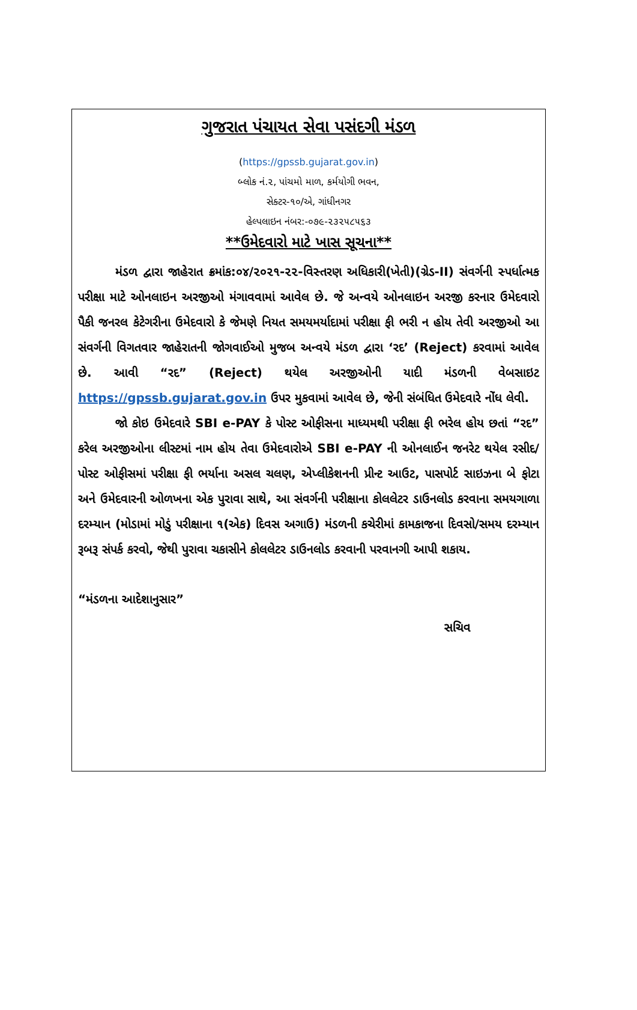ગુજરાત પંચાયત સેવા પસંદગી મંડળ
(https://gpssb.gujarat.gov.in)
બ્લોક નં.૨, પાંચમો માળ, કર્મયોગી ભવન,
સેક્ટર-૧૦/એ, ગાંધીનગર
હેલ્પલાઇન નંબર:-૦૭૯-૨૩૨૫૮૫૬૩
**ઉમેદવારો માટે ખાસ સૂચના**
મંડળ દ્વારા જાહેરાત ક્રમાંક:૦૪/૨૦૨૧-૨૨-વિસ્તરણ અધિકારી(ખેતી)(ગ્રેડ-II) સંવર્ગની સ્પર્ધાત્મક પરીક્ષા માટે ઓનલાઇન અરજીઓ મંગાવવામાં આવેલ છે. જે અન્વયે ઓનલાઇન અરજી કરનાર ઉમેદવારો પૈકી જનરલ કેટેગરીના ઉમેદવારો કે જેમણે નિયત સમયમર્યાદામાં પરીક્ષા ફી ભરી ન હોય તેવી અરજીઓ આ સંવર્ગની વિગતવાર જાહેરાતની જોગવાઈઓ મુજબ અન્વયે મંડળ દ્વારા ‘રદ’ (Reject) કરવામાં આવેલ છે. આવી “રદ” (Reject) થયેલ અરજીઓની યાદી મંડળની વેબસાઇટ https://gpssb.gujarat.gov.in ઉપર મુકવામાં આવેલ છે, જેની સંબંધિત ઉમેદવારે નોંધ લેવી.
જો કોઇ ઉમેદવારે SBI e-PAY કે પોસ્ટ ઓફીસના માધ્યમથી પરીક્ષા ફી ભરેલ હોય છતાં “રદ” કરેલ અરજીઓના લીસ્ટમાં નામ હોય તેવા ઉમેદવારોએ SBI e-PAY ની ઓનલાઈન જનરેટ થયેલ રસીદ/પોસ્ટ ઓફીસમાં પરીક્ષા ફી ભર્યાના અસલ ચલણ, એપ્લીકેશનની પ્રીન્ટ આઉટ, પાસપોર્ટ સાઇઝના બે ફોટા અને ઉમેદવારની ઓળખના એક પુરાવા સાથે, આ સંવર્ગની પરીક્ષાના કોલલેટર ડાઉનલોડ કરવાના સમયગાળા દરમ્યાન (મોડામાં મોડું પરીક્ષાના ૧(એક) દિવસ અગાઉ) મંડળની કચેરીમાં કામકાજના દિવસો/સમય દરમ્યાન રૂબરૂ સંપર્ક કરવો, જેથી પુરાવા ચકાસીને કોલલેટર ડાઉનલોડ કરવાની પરવાનગી આપી શકાય.
“મંડળના આદેશાનુસાર”
સચિવ